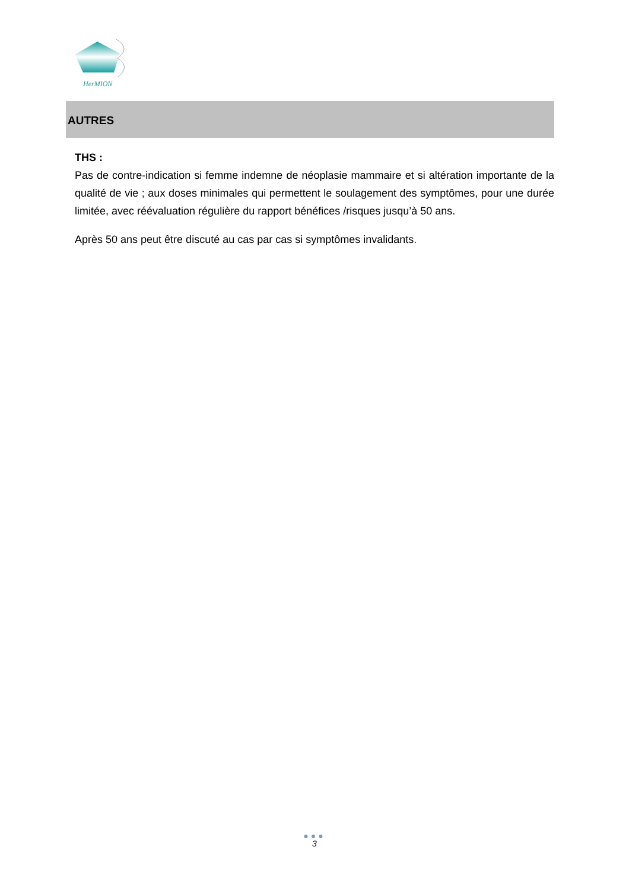HerMION
AUTRES
THS :
Pas de contre-indication si femme indemne de néoplasie mammaire et si altération importante de la qualité de vie ; aux doses minimales qui permettent le soulagement des symptômes, pour une durée limitée, avec réévaluation régulière du rapport bénéfices /risques jusqu’à 50 ans.
Après 50 ans peut être discuté au cas par cas si symptômes invalidants.
●●●
3